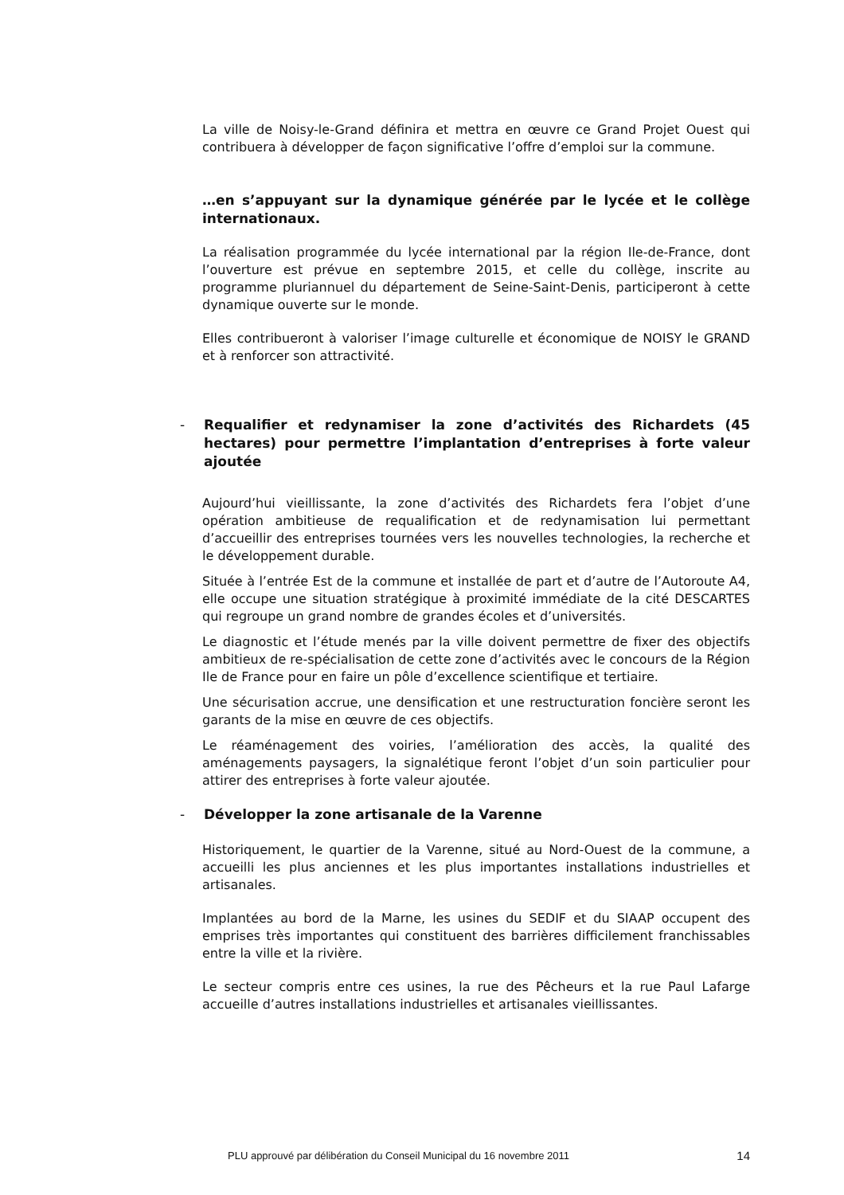La ville de Noisy-le-Grand définira et mettra en œuvre ce Grand Projet Ouest qui contribuera à développer de façon significative l’offre d’emploi sur la commune.
…en s’appuyant sur la dynamique générée par le lycée et le collège internationaux.
La réalisation programmée du lycée international par la région Ile-de-France, dont l’ouverture est prévue en septembre 2015, et celle du collège, inscrite au programme pluriannuel du département de Seine-Saint-Denis, participeront à cette dynamique ouverte sur le monde.
Elles contribueront à valoriser l’image culturelle et économique de NOISY le GRAND et à renforcer son attractivité.
- Requalifier et redynamiser la zone d’activités des Richardets (45 hectares) pour permettre l’implantation d’entreprises à forte valeur ajoutée
Aujourd’hui vieillissante, la zone d’activités des Richardets fera l’objet d’une opération ambitieuse de requalification et de redynamisation lui permettant d’accueillir des entreprises tournées vers les nouvelles technologies, la recherche et le développement durable.
Située à l’entrée Est de la commune et installée de part et d’autre de l’Autoroute A4, elle occupe une situation stratégique à proximité immédiate de la cité DESCARTES qui regroupe un grand nombre de grandes écoles et d’universités.
Le diagnostic et l’étude menés par la ville doivent permettre de fixer des objectifs ambitieux de re-spécialisation de cette zone d’activités avec le concours de la Région Ile de France pour en faire un pôle d’excellence scientifique et tertiaire.
Une sécurisation accrue, une densification et une restructuration foncière seront les garants de la mise en œuvre de ces objectifs.
Le réaménagement des voiries, l’amélioration des accès, la qualité des aménagements paysagers, la signalétique feront l’objet d’un soin particulier pour attirer des entreprises à forte valeur ajoutée.
- Développer la zone artisanale de la Varenne
Historiquement, le quartier de la Varenne, situé au Nord-Ouest de la commune, a accueilli les plus anciennes et les plus importantes installations industrielles et artisanales.
Implantées au bord de la Marne, les usines du SEDIF et du SIAAP occupent des emprises très importantes qui constituent des barrières difficilement franchissables entre la ville et la rivière.
Le secteur compris entre ces usines, la rue des Pêcheurs et la rue Paul Lafarge accueille d’autres installations industrielles et artisanales vieillissantes.
PLU approuvé par délibération du Conseil Municipal du 16 novembre 2011 14